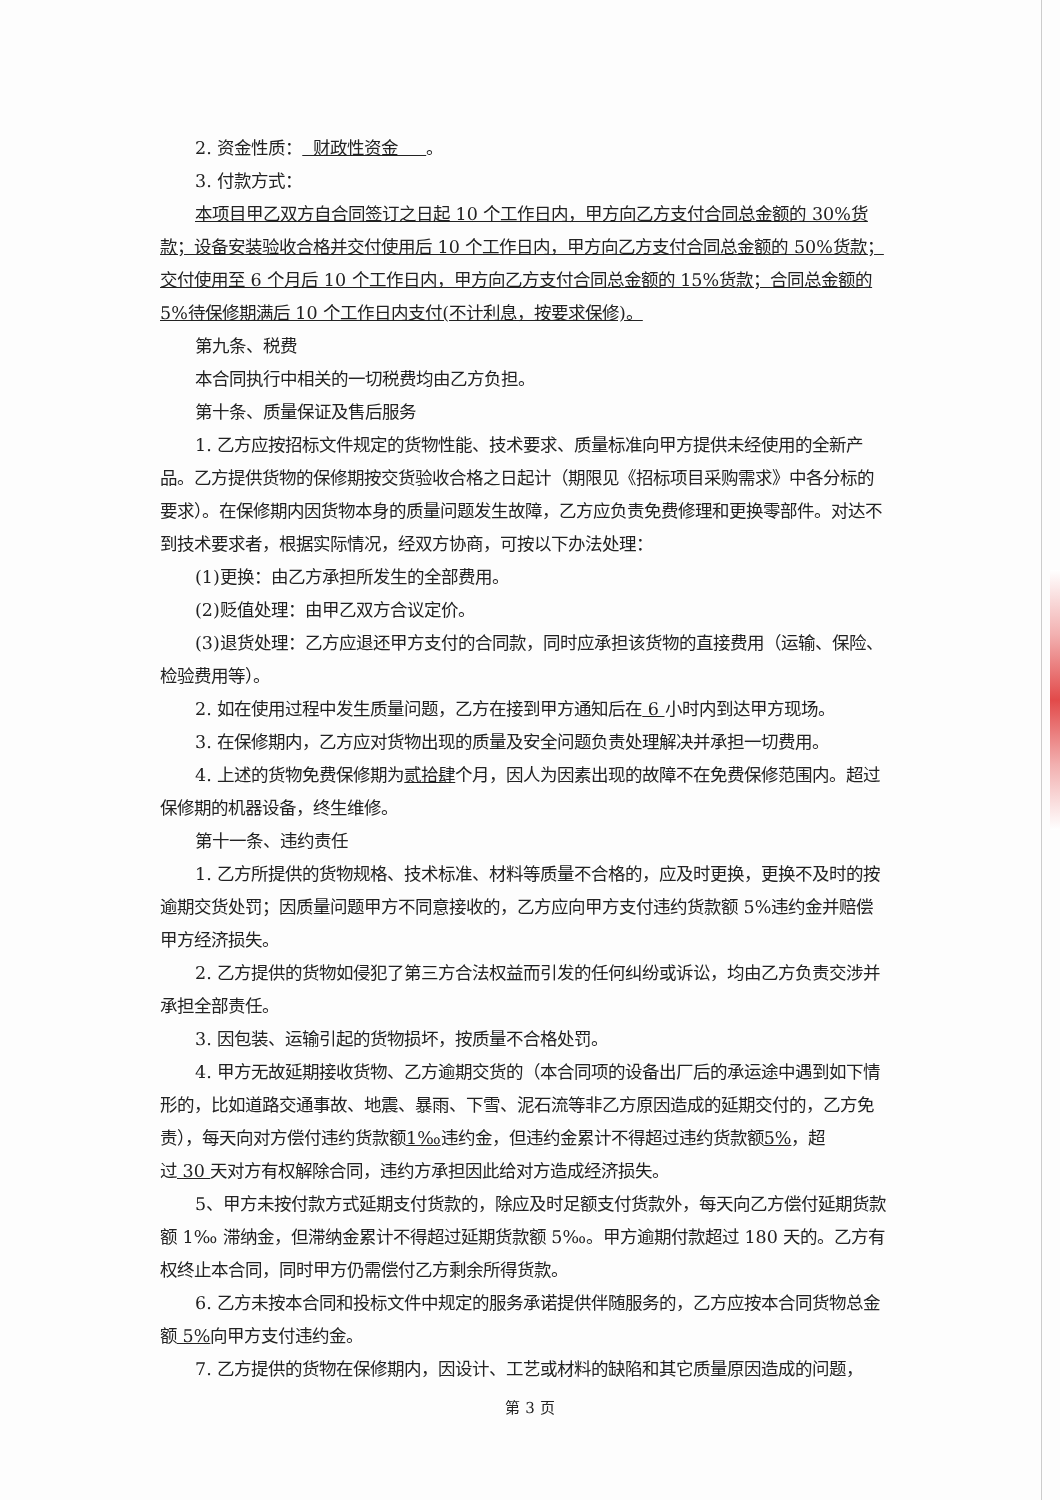2. 资金性质： 财政性资金 。
3. 付款方式：
本项目甲乙双方自合同签订之日起 10 个工作日内，甲方向乙方支付合同总金额的 30%货款；设备安装验收合格并交付使用后 10 个工作日内，甲方向乙方支付合同总金额的 50%货款；交付使用至 6 个月后 10 个工作日内，甲方向乙方支付合同总金额的 15%货款；合同总金额的 5%待保修期满后 10 个工作日内支付(不计利息，按要求保修)。
第九条、税费
本合同执行中相关的一切税费均由乙方负担。
第十条、质量保证及售后服务
1. 乙方应按招标文件规定的货物性能、技术要求、质量标准向甲方提供未经使用的全新产品。乙方提供货物的保修期按交货验收合格之日起计（期限见《招标项目采购需求》中各分标的要求）。在保修期内因货物本身的质量问题发生故障，乙方应负责免费修理和更换零部件。对达不到技术要求者，根据实际情况，经双方协商，可按以下办法处理：
(1)更换：由乙方承担所发生的全部费用。
(2)贬值处理：由甲乙双方合议定价。
(3)退货处理：乙方应退还甲方支付的合同款，同时应承担该货物的直接费用（运输、保险、检验费用等）。
2. 如在使用过程中发生质量问题，乙方在接到甲方通知后在 6 小时内到达甲方现场。
3. 在保修期内，乙方应对货物出现的质量及安全问题负责处理解决并承担一切费用。
4. 上述的货物免费保修期为贰拾肆个月，因人为因素出现的故障不在免费保修范围内。超过保修期的机器设备，终生维修。
第十一条、违约责任
1. 乙方所提供的货物规格、技术标准、材料等质量不合格的，应及时更换，更换不及时的按逾期交货处罚；因质量问题甲方不同意接收的，乙方应向甲方支付违约货款额 5%违约金并赔偿甲方经济损失。
2. 乙方提供的货物如侵犯了第三方合法权益而引发的任何纠纷或诉讼，均由乙方负责交涉并承担全部责任。
3. 因包装、运输引起的货物损坏，按质量不合格处罚。
4. 甲方无故延期接收货物、乙方逾期交货的（本合同项的设备出厂后的承运途中遇到如下情形的，比如道路交通事故、地震、暴雨、下雪、泥石流等非乙方原因造成的延期交付的，乙方免责），每天向对方偿付违约货款额1‰违约金，但违约金累计不得超过违约货款额5%，超过 30 天对方有权解除合同，违约方承担因此给对方造成经济损失。
5、甲方未按付款方式延期支付货款的，除应及时足额支付货款外，每天向乙方偿付延期货款额 1‰ 滞纳金，但滞纳金累计不得超过延期货款额 5‰。甲方逾期付款超过 180 天的。乙方有权终止本合同，同时甲方仍需偿付乙方剩余所得货款。
6. 乙方未按本合同和投标文件中规定的服务承诺提供伴随服务的，乙方应按本合同货物总金额 5% 向甲方支付违约金。
7. 乙方提供的货物在保修期内，因设计、工艺或材料的缺陷和其它质量原因造成的问题，
第 3 页